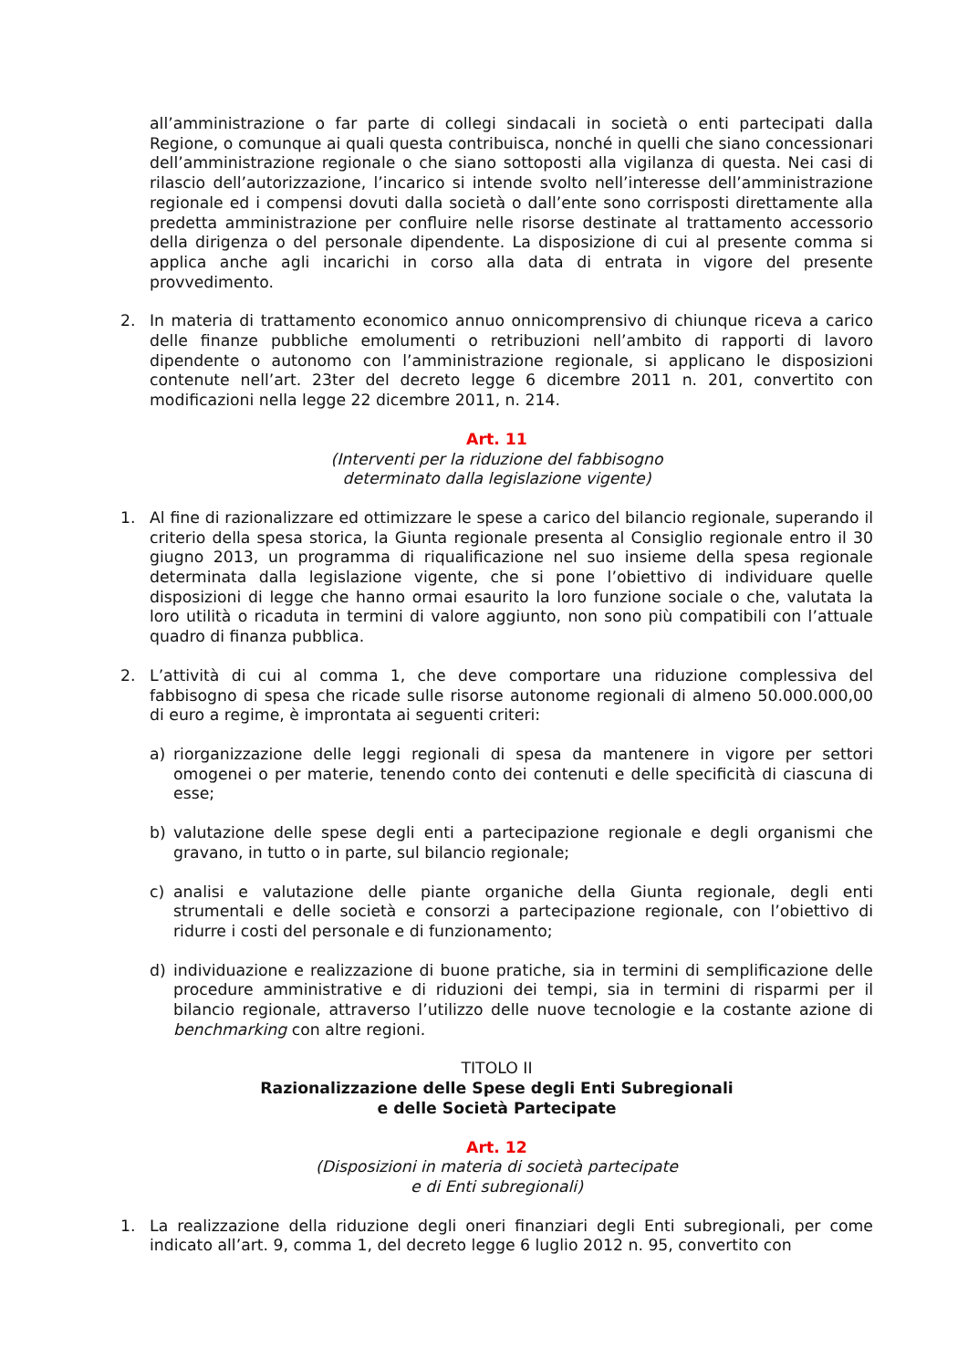all’amministrazione o far parte di collegi sindacali in società o enti partecipati dalla Regione, o comunque ai quali questa contribuisca, nonché in quelli che siano concessionari dell’amministrazione regionale o che siano sottoposti alla vigilanza di questa. Nei casi di rilascio dell’autorizzazione, l’incarico si intende svolto nell’interesse dell’amministrazione regionale ed i compensi dovuti dalla società o dall’ente sono corrisposti direttamente alla predetta amministrazione per confluire nelle risorse destinate al trattamento accessorio della dirigenza o del personale dipendente. La disposizione di cui al presente comma si applica anche agli incarichi in corso alla data di entrata in vigore del presente provvedimento.
2. In materia di trattamento economico annuo onnicomprensivo di chiunque riceva a carico delle finanze pubbliche emolumenti o retribuzioni nell’ambito di rapporti di lavoro dipendente o autonomo con l’amministrazione regionale, si applicano le disposizioni contenute nell’art. 23ter del decreto legge 6 dicembre 2011 n. 201, convertito con modificazioni nella legge 22 dicembre 2011, n. 214.
Art. 11
(Interventi per la riduzione del fabbisogno
determinato dalla legislazione vigente)
1. Al fine di razionalizzare ed ottimizzare le spese a carico del bilancio regionale, superando il criterio della spesa storica, la Giunta regionale presenta al Consiglio regionale entro il 30 giugno 2013, un programma di riqualificazione nel suo insieme della spesa regionale determinata dalla legislazione vigente, che si pone l’obiettivo di individuare quelle disposizioni di legge che hanno ormai esaurito la loro funzione sociale o che, valutata la loro utilità o ricaduta in termini di valore aggiunto, non sono più compatibili con l’attuale quadro di finanza pubblica.
2. L’attività di cui al comma 1, che deve comportare una riduzione complessiva del fabbisogno di spesa che ricade sulle risorse autonome regionali di almeno 50.000.000,00 di euro a regime, è improntata ai seguenti criteri:
a) riorganizzazione delle leggi regionali di spesa da mantenere in vigore per settori omogenei o per materie, tenendo conto dei contenuti e delle specificità di ciascuna di esse;
b) valutazione delle spese degli enti a partecipazione regionale e degli organismi che gravano, in tutto o in parte, sul bilancio regionale;
c) analisi e valutazione delle piante organiche della Giunta regionale, degli enti strumentali e delle società e consorzi a partecipazione regionale, con l’obiettivo di ridurre i costi del personale e di funzionamento;
d) individuazione e realizzazione di buone pratiche, sia in termini di semplificazione delle procedure amministrative e di riduzioni dei tempi, sia in termini di risparmi per il bilancio regionale, attraverso l’utilizzo delle nuove tecnologie e la costante azione di benchmarking con altre regioni.
TITOLO II
Razionalizzazione delle Spese degli Enti Subregionali
e delle Società Partecipate
Art. 12
(Disposizioni in materia di società partecipate
e di Enti subregionali)
1. La realizzazione della riduzione degli oneri finanziari degli Enti subregionali, per come indicato all’art. 9, comma 1, del decreto legge 6 luglio 2012 n. 95, convertito con